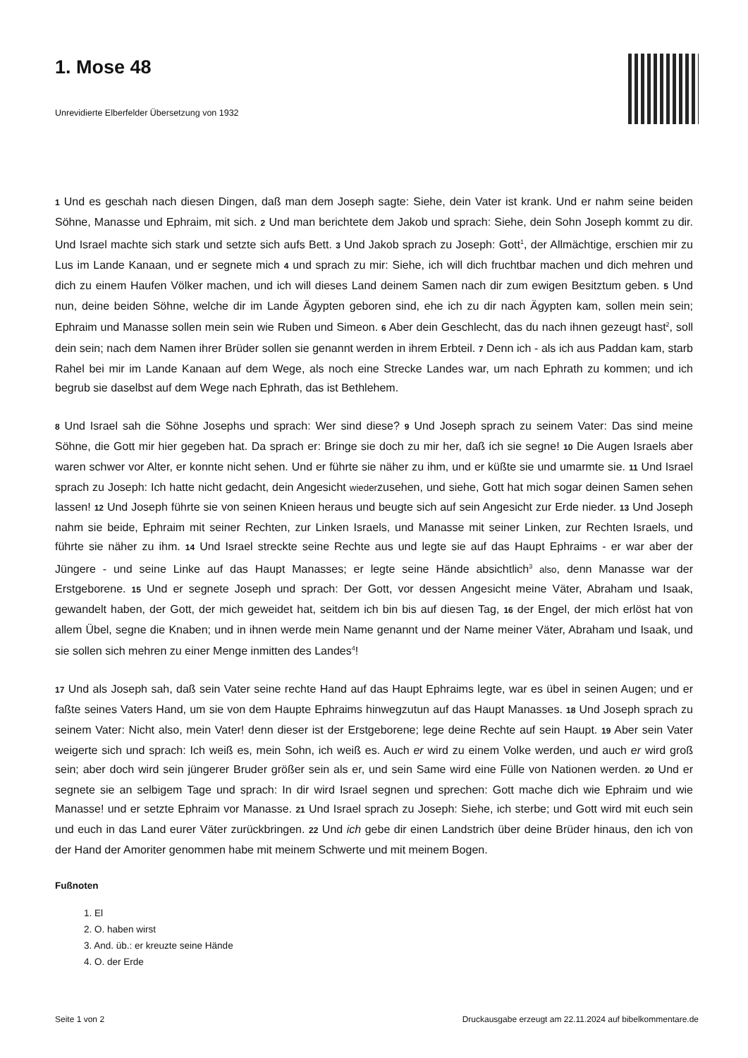1. Mose 48
Unrevidierte Elberfelder Übersetzung von 1932
1 Und es geschah nach diesen Dingen, daß man dem Joseph sagte: Siehe, dein Vater ist krank. Und er nahm seine beiden Söhne, Manasse und Ephraim, mit sich. 2 Und man berichtete dem Jakob und sprach: Siehe, dein Sohn Joseph kommt zu dir. Und Israel machte sich stark und setzte sich aufs Bett. 3 Und Jakob sprach zu Joseph: Gott<sup>1</sup>, der Allmächtige, erschien mir zu Lus im Lande Kanaan, und er segnete mich 4 und sprach zu mir: Siehe, ich will dich fruchtbar machen und dich mehren und dich zu einem Haufen Völker machen, und ich will dieses Land deinem Samen nach dir zum ewigen Besitztum geben. 5 Und nun, deine beiden Söhne, welche dir im Lande Ägypten geboren sind, ehe ich zu dir nach Ägypten kam, sollen mein sein; Ephraim und Manasse sollen mein sein wie Ruben und Simeon. 6 Aber dein Geschlecht, das du nach ihnen gezeugt hast<sup>2</sup>, soll dein sein; nach dem Namen ihrer Brüder sollen sie genannt werden in ihrem Erbteil. 7 Denn ich - als ich aus Paddan kam, starb Rahel bei mir im Lande Kanaan auf dem Wege, als noch eine Strecke Landes war, um nach Ephrath zu kommen; und ich begrub sie daselbst auf dem Wege nach Ephrath, das ist Bethlehem.
8 Und Israel sah die Söhne Josephs und sprach: Wer sind diese? 9 Und Joseph sprach zu seinem Vater: Das sind meine Söhne, die Gott mir hier gegeben hat. Da sprach er: Bringe sie doch zu mir her, daß ich sie segne! 10 Die Augen Israels aber waren schwer vor Alter, er konnte nicht sehen. Und er führte sie näher zu ihm, und er küßte sie und umarmte sie. 11 Und Israel sprach zu Joseph: Ich hatte nicht gedacht, dein Angesicht wiederzusehen, und siehe, Gott hat mich sogar deinen Samen sehen lassen! 12 Und Joseph führte sie von seinen Knieen heraus und beugte sich auf sein Angesicht zur Erde nieder. 13 Und Joseph nahm sie beide, Ephraim mit seiner Rechten, zur Linken Israels, und Manasse mit seiner Linken, zur Rechten Israels, und führte sie näher zu ihm. 14 Und Israel streckte seine Rechte aus und legte sie auf das Haupt Ephraims - er war aber der Jüngere - und seine Linke auf das Haupt Manasses; er legte seine Hände absichtlich<sup>3</sup> also, denn Manasse war der Erstgeborene. 15 Und er segnete Joseph und sprach: Der Gott, vor dessen Angesicht meine Väter, Abraham und Isaak, gewandelt haben, der Gott, der mich geweidet hat, seitdem ich bin bis auf diesen Tag, 16 der Engel, der mich erlöst hat von allem Übel, segne die Knaben; und in ihnen werde mein Name genannt und der Name meiner Väter, Abraham und Isaak, und sie sollen sich mehren zu einer Menge inmitten des Landes<sup>4</sup>!
17 Und als Joseph sah, daß sein Vater seine rechte Hand auf das Haupt Ephraims legte, war es übel in seinen Augen; und er faßte seines Vaters Hand, um sie von dem Haupte Ephraims hinwegzutun auf das Haupt Manasses. 18 Und Joseph sprach zu seinem Vater: Nicht also, mein Vater! denn dieser ist der Erstgeborene; lege deine Rechte auf sein Haupt. 19 Aber sein Vater weigerte sich und sprach: Ich weiß es, mein Sohn, ich weiß es. Auch er wird zu einem Volke werden, und auch er wird groß sein; aber doch wird sein jüngerer Bruder größer sein als er, und sein Same wird eine Fülle von Nationen werden. 20 Und er segnete sie an selbigem Tage und sprach: In dir wird Israel segnen und sprechen: Gott mache dich wie Ephraim und wie Manasse! und er setzte Ephraim vor Manasse. 21 Und Israel sprach zu Joseph: Siehe, ich sterbe; und Gott wird mit euch sein und euch in das Land eurer Väter zurückbringen. 22 Und ich gebe dir einen Landstrich über deine Brüder hinaus, den ich von der Hand der Amoriter genommen habe mit meinem Schwerte und mit meinem Bogen.
Fußnoten
1. El
2. O. haben wirst
3. And. üb.: er kreuzte seine Hände
4. O. der Erde
Seite 1 von 2 Druckausgabe erzeugt am 22.11.2024 auf bibelkommentare.de